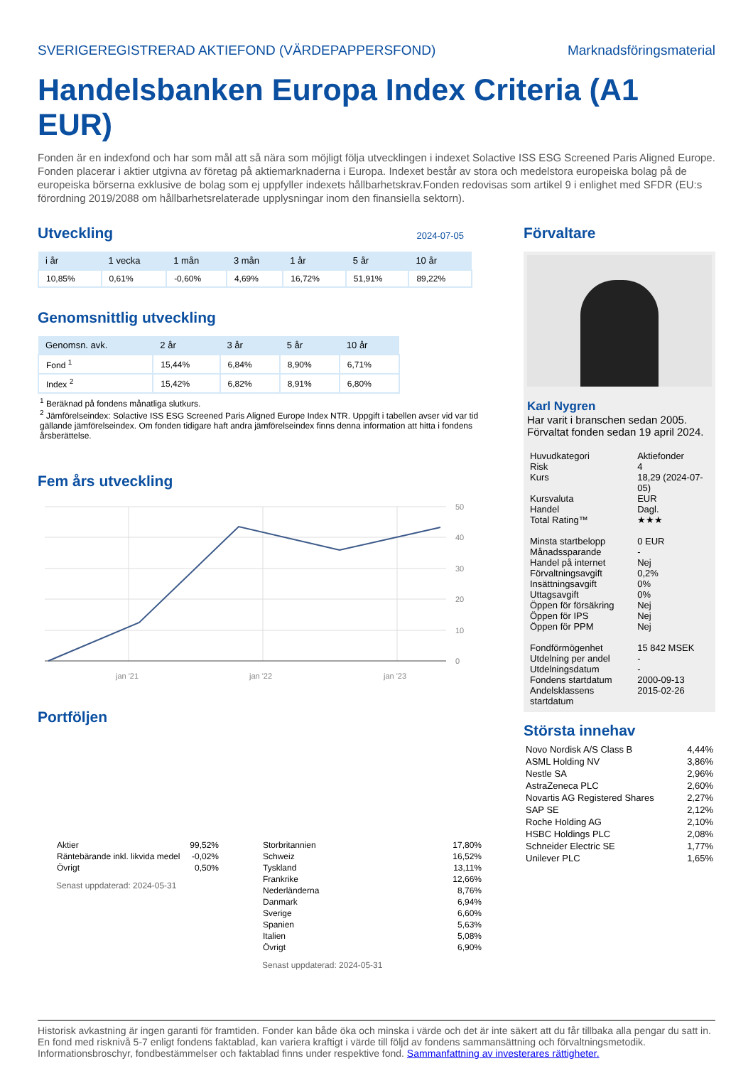SVERIGEREGISTRERAD AKTIEFOND (VÄRDEPAPPERSFOND) Marknadsföringsmaterial
Handelsbanken Europa Index Criteria (A1 EUR)
Fonden är en indexfond och har som mål att så nära som möjligt följa utvecklingen i indexet Solactive ISS ESG Screened Paris Aligned Europe. Fonden placerar i aktier utgivna av företag på aktiemarknaderna i Europa. Indexet består av stora och medelstora europeiska bolag på de europeiska börserna exklusive de bolag som ej uppfyller indexets hållbarhetskrav.Fonden redovisas som artikel 9 i enlighet med SFDR (EU:s förordning 2019/2088 om hållbarhetsrelaterade upplysningar inom den finansiella sektorn).
Utveckling
2024-07-05
| i år | 1 vecka | 1 mån | 3 mån | 1 år | 5 år | 10 år |
| --- | --- | --- | --- | --- | --- | --- |
| 10,85% | 0,61% | -0,60% | 4,69% | 16,72% | 51,91% | 89,22% |
Genomsnittlig utveckling
| Genomsn. avk. | 2 år | 3 år | 5 år | 10 år |
| --- | --- | --- | --- | --- |
| Fond <sup>1</sup> | 15,44% | 6,84% | 8,90% | 6,71% |
| Index <sup>2</sup> | 15,42% | 6,82% | 8,91% | 6,80% |
<sup>1</sup> Beräknad på fondens månatliga slutkurs.
<sup>2</sup> Jämförelseindex: Solactive ISS ESG Screened Paris Aligned Europe Index NTR. Uppgift i tabellen avser vid var tid gällande jämförelseindex. Om fonden tidigare haft andra jämförelseindex finns denna information att hitta i fondens årsberättelse.
Fem års utveckling
50
40
30
20
10
0
jan '21
jan '22
jan '23
Portföljen
| Aktier | 99,52% |
| Räntebärande inkl. likvida medel | -0,02% |
| Övrigt | 0,50% |
Senast uppdaterad: 2024-05-31
| Storbritannien | 17,80% |
| Schweiz | 16,52% |
| Tyskland | 13,11% |
| Frankrike | 12,66% |
| Nederländerna | 8,76% |
| Danmark | 6,94% |
| Sverige | 6,60% |
| Spanien | 5,63% |
| Italien | 5,08% |
| Övrigt | 6,90% |
Senast uppdaterad: 2024-05-31
Förvaltare
Karl Nygren
Har varit i branschen sedan 2005.
Förvaltat fonden sedan 19 april 2024.
| Huvudkategori | Aktiefonder |
| Risk | 4 |
| Kurs | 18,29 (2024-07-05) |
| Kursvaluta | EUR |
| Handel | Dagl. |
| Total Rating™ | ★★★ |
| Minsta startbelopp | 0 EUR |
| Månadssparande | - |
| Handel på internet | Nej |
| Förvaltningsavgift | 0,2% |
| Insättningsavgift | 0% |
| Uttagsavgift | 0% |
| Öppen för försäkring | Nej |
| Öppen för IPS | Nej |
| Öppen för PPM | Nej |
| Fondförmögenhet | 15 842 MSEK |
| Utdelning per andel | - |
| Utdelningsdatum | - |
| Fondens startdatum | 2000-09-13 |
| Andelsklassens startdatum | 2015-02-26 |
Största innehav
| Novo Nordisk A/S Class B | 4,44% |
| ASML Holding NV | 3,86% |
| Nestle SA | 2,96% |
| AstraZeneca PLC | 2,60% |
| Novartis AG Registered Shares | 2,27% |
| SAP SE | 2,12% |
| Roche Holding AG | 2,10% |
| HSBC Holdings PLC | 2,08% |
| Schneider Electric SE | 1,77% |
| Unilever PLC | 1,65% |
Historisk avkastning är ingen garanti för framtiden. Fonder kan både öka och minska i värde och det är inte säkert att du får tillbaka alla pengar du satt in. En fond med risknivå 5-7 enligt fondens faktablad, kan variera kraftigt i värde till följd av fondens sammansättning och förvaltningsmetodik. Informationsbroschyr, fondbestämmelser och faktablad finns under respektive fond. Sammanfattning av investerares rättigheter.